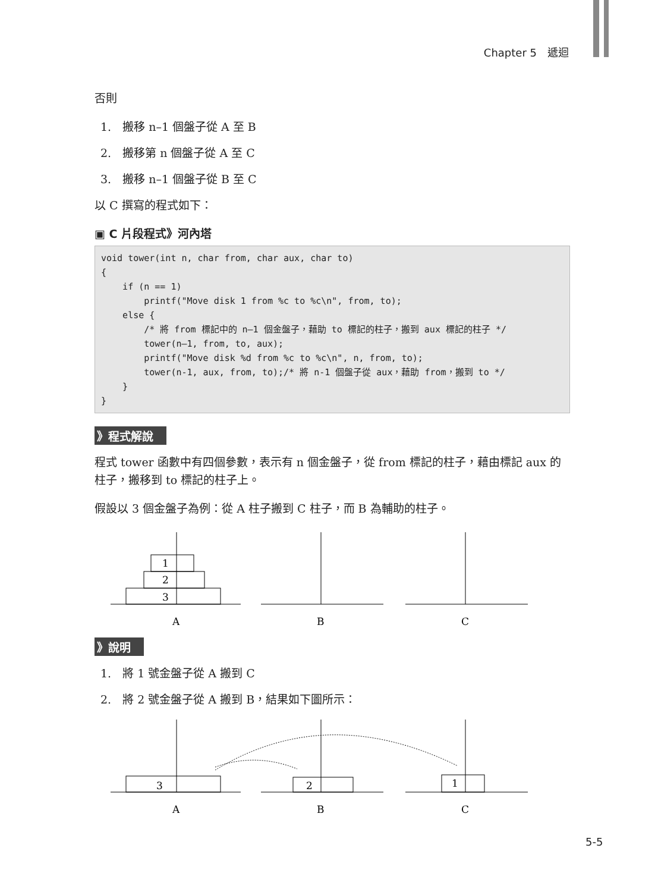Chapter 5　遞迴
否則
1.　搬移 n–1 個盤子從 A 至 B
2.　搬移第 n 個盤子從 A 至 C
3.　搬移 n–1 個盤子從 B 至 C
以 C 撰寫的程式如下：
▣ C 片段程式》河內塔
void tower(int n, char from, char aux, char to) { if (n == 1) printf("Move disk 1 from %c to %c\n", from, to); else { /* 將 from 標記中的 n–1 個金盤子，藉助 to 標記的柱子，搬到 aux 標記的柱子 */ tower(n–1, from, to, aux); printf("Move disk %d from %c to %c\n", n, from, to); tower(n-1, aux, from, to);/* 將 n-1 個盤子從 aux，藉助 from，搬到 to */ } }
》程式解說
程式 tower 函數中有四個參數，表示有 n 個金盤子，從 from 標記的柱子，藉由標記 aux 的柱子，搬移到 to 標記的柱子上。
假設以 3 個金盤子為例：從 A 柱子搬到 C 柱子，而 B 為輔助的柱子。
1
2
3
A
B
C
》說明
1.　將 1 號金盤子從 A 搬到 C
2.　將 2 號金盤子從 A 搬到 B，結果如下圖所示：
3
2
1
A
B
C
5-5